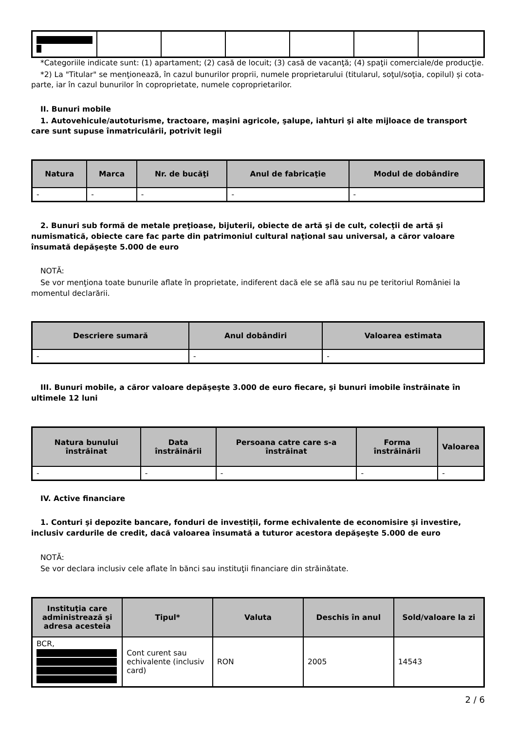*Categoriile indicate sunt: (1) apartament; (2) casă de locuit; (3) casă de vacanţă; (4) spaţii comerciale/de producţie.
*2) La "Titular" se menţionează, în cazul bunurilor proprii, numele proprietarului (titularul, soţul/soţia, copilul) și cota-parte, iar în cazul bunurilor în coproprietate, numele coproprietarilor.
II. Bunuri mobile
1. Autovehicule/autoturisme, tractoare, maşini agricole, şalupe, iahturi şi alte mijloace de transport care sunt supuse înmatriculării, potrivit legii
| Natura | Marca | Nr. de bucăţi | Anul de fabricaţie | Modul de dobândire |
| --- | --- | --- | --- | --- |
| - | - | - | - | - |
2. Bunuri sub formă de metale preţioase, bijuterii, obiecte de artă şi de cult, colecţii de artă şi numismatică, obiecte care fac parte din patrimoniul cultural naţional sau universal, a căror valoare însumată depăşeşte 5.000 de euro
NOTĂ:
Se vor menţiona toate bunurile aflate în proprietate, indiferent dacă ele se află sau nu pe teritoriul României la momentul declarării.
| Descriere sumară | Anul dobândiri | Valoarea estimata |
| --- | --- | --- |
| - | - | - |
III. Bunuri mobile, a căror valoare depăşeşte 3.000 de euro fiecare, şi bunuri imobile înstrăinate în ultimele 12 luni
| Natura bunului înstrăinat | Data înstrăinării | Persoana catre care s-a înstrăinat | Forma înstrăinării | Valoarea |
| --- | --- | --- | --- | --- |
| - | - | - | - | - |
IV. Active financiare
1. Conturi şi depozite bancare, fonduri de investiţii, forme echivalente de economisire şi investire, inclusiv cardurile de credit, dacă valoarea însumată a tuturor acestora depăşeşte 5.000 de euro
NOTĂ:
Se vor declara inclusiv cele aflate în bănci sau instituţii financiare din străinătate.
| Instituţia care administrează şi adresa acesteia | Tipul* | Valuta | Deschis în anul | Sold/valoare la zi |
| --- | --- | --- | --- | --- |
| BCR, | Cont curent sau echivalente (inclusiv card) | RON | 2005 | 14543 |
2 / 6